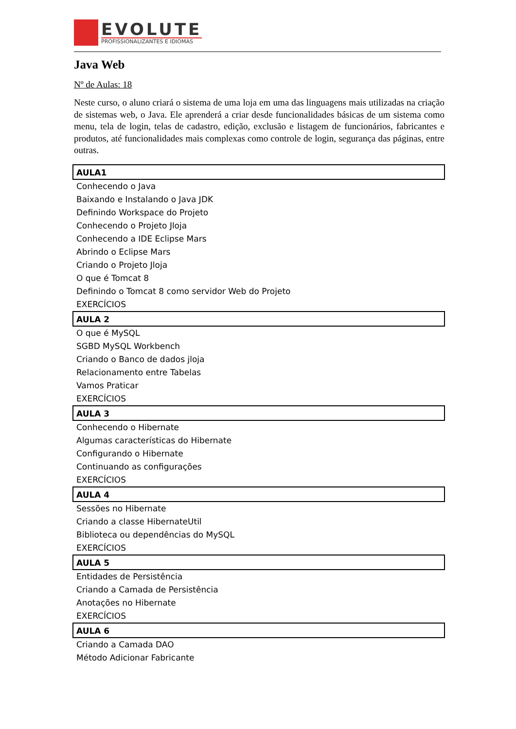EVOLUTE
PROFISSIONALIZANTES E IDIOMAS
Java Web
Nº de Aulas: 18
Neste curso, o aluno criará o sistema de uma loja em uma das linguagens mais utilizadas na criação de sistemas web, o Java. Ele aprenderá a criar desde funcionalidades básicas de um sistema como menu, tela de login, telas de cadastro, edição, exclusão e listagem de funcionários, fabricantes e produtos, até funcionalidades mais complexas como controle de login, segurança das páginas, entre outras.
| AULA1 |
| --- |
| Conhecendo o Java |
| Baixando e Instalando o Java JDK |
| Definindo Workspace do Projeto |
| Conhecendo o Projeto Jloja |
| Conhecendo a IDE Eclipse Mars |
| Abrindo o Eclipse Mars |
| Criando o Projeto Jloja |
| O que é Tomcat 8 |
| Definindo o Tomcat 8 como servidor Web do Projeto |
| EXERCÍCIOS |
| AULA 2 |
| O que é MySQL |
| SGBD MySQL Workbench |
| Criando o Banco de dados jloja |
| Relacionamento entre Tabelas |
| Vamos Praticar |
| EXERCÍCIOS |
| AULA 3 |
| Conhecendo o Hibernate |
| Algumas características do Hibernate |
| Configurando o Hibernate |
| Continuando as configurações |
| EXERCÍCIOS |
| AULA 4 |
| Sessões no Hibernate |
| Criando a classe HibernateUtil |
| Biblioteca ou dependências do MySQL |
| EXERCÍCIOS |
| AULA 5 |
| Entidades de Persistência |
| Criando a Camada de Persistência |
| Anotações no Hibernate |
| EXERCÍCIOS |
| AULA 6 |
| Criando a Camada DAO |
| Método Adicionar Fabricante |